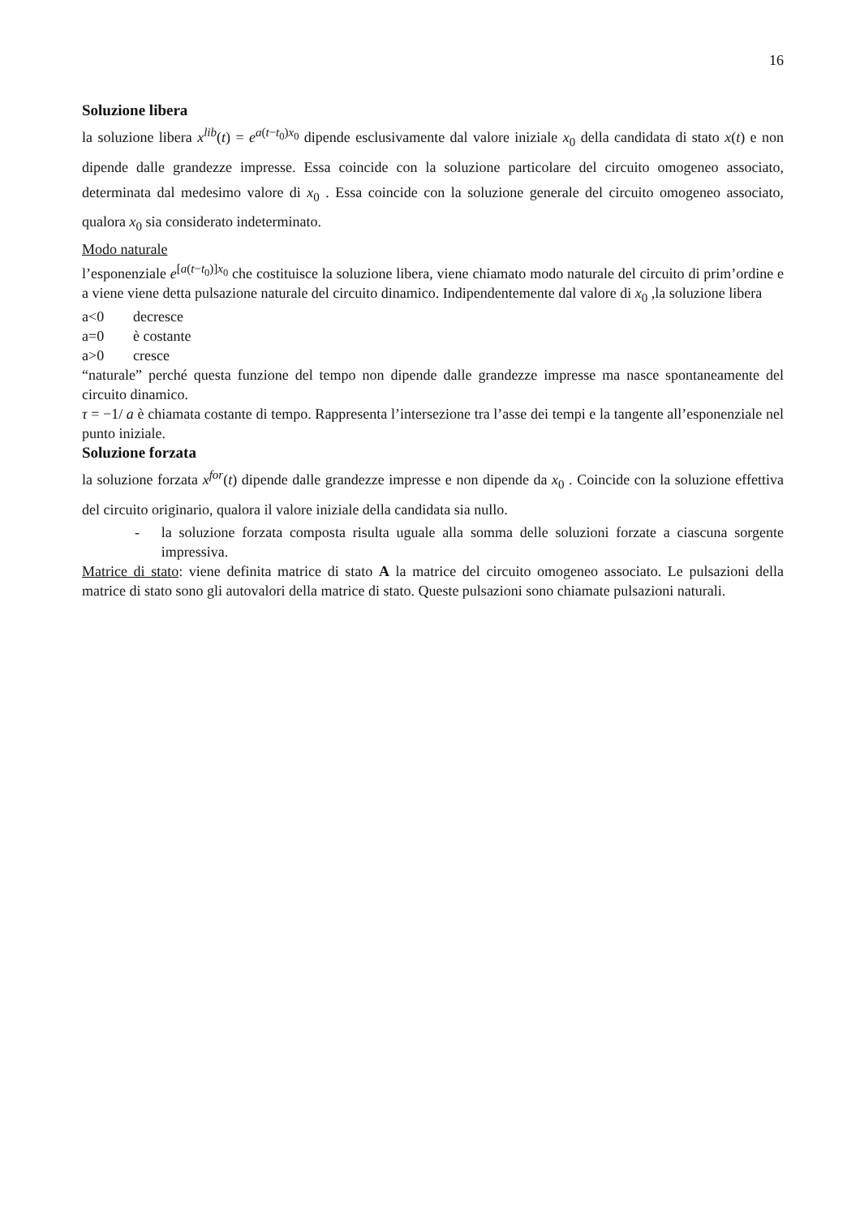16
Soluzione libera
la soluzione libera x<sup>lib</sup>(t) = e<sup>a(t−t<sub>0</sub>)x<sub>0</sub></sup> dipende esclusivamente dal valore iniziale x<sub>0</sub> della candidata di stato x(t) e non dipende dalle grandezze impresse. Essa coincide con la soluzione particolare del circuito omogeneo associato, determinata dal medesimo valore di x<sub>0</sub> . Essa coincide con la soluzione generale del circuito omogeneo associato, qualora x<sub>0</sub> sia considerato indeterminato.
Modo naturale
l’esponenziale e<sup>[a(t−t<sub>0</sub>)]x<sub>0</sub></sup> che costituisce la soluzione libera, viene chiamato modo naturale del circuito di prim’ordine e a viene viene detta pulsazione naturale del circuito dinamico. Indipendentemente dal valore di x<sub>0</sub> ,la soluzione libera
a<0 decresce
a=0 è costante
a>0 cresce
“naturale” perché questa funzione del tempo non dipende dalle grandezze impresse ma nasce spontaneamente del circuito dinamico.
τ = −1/ a è chiamata costante di tempo. Rappresenta l’intersezione tra l’asse dei tempi e la tangente all’esponenziale nel punto iniziale.
Soluzione forzata
la soluzione forzata x<sup>for</sup>(t) dipende dalle grandezze impresse e non dipende da x<sub>0</sub> . Coincide con la soluzione effettiva del circuito originario, qualora il valore iniziale della candidata sia nullo.
- la soluzione forzata composta risulta uguale alla somma delle soluzioni forzate a ciascuna sorgente impressiva.
Matrice di stato: viene definita matrice di stato A la matrice del circuito omogeneo associato. Le pulsazioni della matrice di stato sono gli autovalori della matrice di stato. Queste pulsazioni sono chiamate pulsazioni naturali.